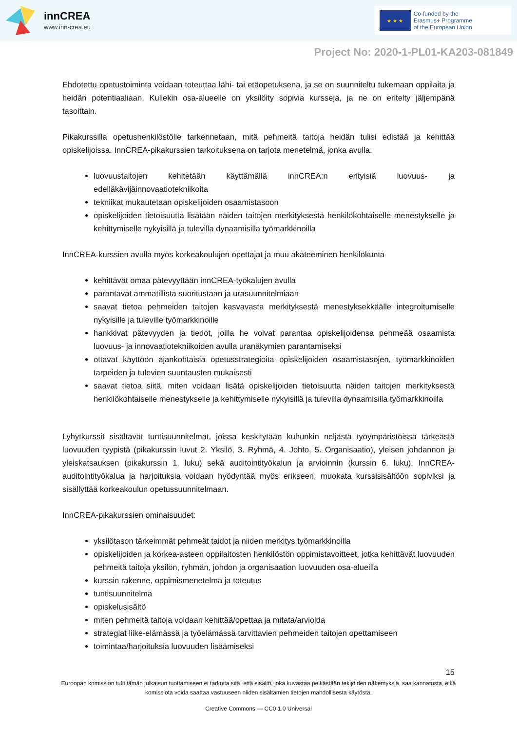innCREA
www.inn-crea.eu
★ ★ ★
Co-funded by the
Erasmus+ Programme
of the European Union
Project No: 2020-1-PL01-KA203-081849
Ehdotettu opetustoiminta voidaan toteuttaa lähi- tai etäopetuksena, ja se on suunniteltu tukemaan oppilaita ja heidän potentiaaliaan. Kullekin osa-alueelle on yksilöity sopivia kursseja, ja ne on eritelty jäljempänä tasoittain.
Pikakurssilla opetushenkilöstölle tarkennetaan, mitä pehmeitä taitoja heidän tulisi edistää ja kehittää opiskelijoissa. InnCREA-pikakurssien tarkoituksena on tarjota menetelmä, jonka avulla:
luovuustaitojen kehitetään käyttämällä innCREA:n erityisiä luovuus- ja edelläkävijäinnovaatiotekniikoita
tekniikat mukautetaan opiskelijoiden osaamistasoon
opiskelijoiden tietoisuutta lisätään näiden taitojen merkityksestä henkilökohtaiselle menestykselle ja kehittymiselle nykyisillä ja tulevilla dynaamisilla työmarkkinoilla
InnCREA-kurssien avulla myös korkeakoulujen opettajat ja muu akateeminen henkilökunta
kehittävät omaa pätevyyttään innCREA-työkalujen avulla
parantavat ammatillista suoritustaan ja urasuunnitelmiaan
saavat tietoa pehmeiden taitojen kasvavasta merkityksestä menestyksekkäälle integroitumiselle nykyisille ja tuleville työmarkkinoille
hankkivat pätevyyden ja tiedot, joilla he voivat parantaa opiskelijoidensa pehmeää osaamista luovuus- ja innovaatiotekniikoiden avulla uranäkymien parantamiseksi
ottavat käyttöön ajankohtaisia opetusstrategioita opiskelijoiden osaamistasojen, työmarkkinoiden tarpeiden ja tulevien suuntausten mukaisesti
saavat tietoa siitä, miten voidaan lisätä opiskelijoiden tietoisuutta näiden taitojen merkityksestä henkilökohtaiselle menestykselle ja kehittymiselle nykyisillä ja tulevilla dynaamisilla työmarkkinoilla
Lyhytkurssit sisältävät tuntisuunnitelmat, joissa keskitytään kuhunkin neljästä työympäristöissä tärkeästä luovuuden tyypistä (pikakurssin luvut 2. Yksilö, 3. Ryhmä, 4. Johto, 5. Organisaatio), yleisen johdannon ja yleiskatsauksen (pikakurssin 1. luku) sekä auditointityökalun ja arvioinnin (kurssin 6. luku). InnCREA-auditointityökalua ja harjoituksia voidaan hyödyntää myös erikseen, muokata kurssisisältöön sopiviksi ja sisällyttää korkeakoulun opetussuunnitelmaan.
InnCREA-pikakurssien ominaisuudet:
yksilötason tärkeimmät pehmeät taidot ja niiden merkitys työmarkkinoilla
opiskelijoiden ja korkea-asteen oppilaitosten henkilöstön oppimistavoitteet, jotka kehittävät luovuuden pehmeitä taitoja yksilön, ryhmän, johdon ja organisaation luovuuden osa-alueilla
kurssin rakenne, oppimismenetelmä ja toteutus
tuntisuunnitelma
opiskelusisältö
miten pehmeitä taitoja voidaan kehittää/opettaa ja mitata/arvioida
strategiat liike-elämässä ja työelämässä tarvittavien pehmeiden taitojen opettamiseen
toimintaa/harjoituksia luovuuden lisäämiseksi
15
Euroopan komission tuki tämän julkaisun tuottamiseen ei tarkoita sitä, että sisältö, joka kuvastaa pelkästään tekijöiden näkemyksiä, saa kannatusta, eikä komissiota voida saattaa vastuuseen niiden sisältämien tietojen mahdollisesta käytöstä.
Creative Commons — CC0 1.0 Universal